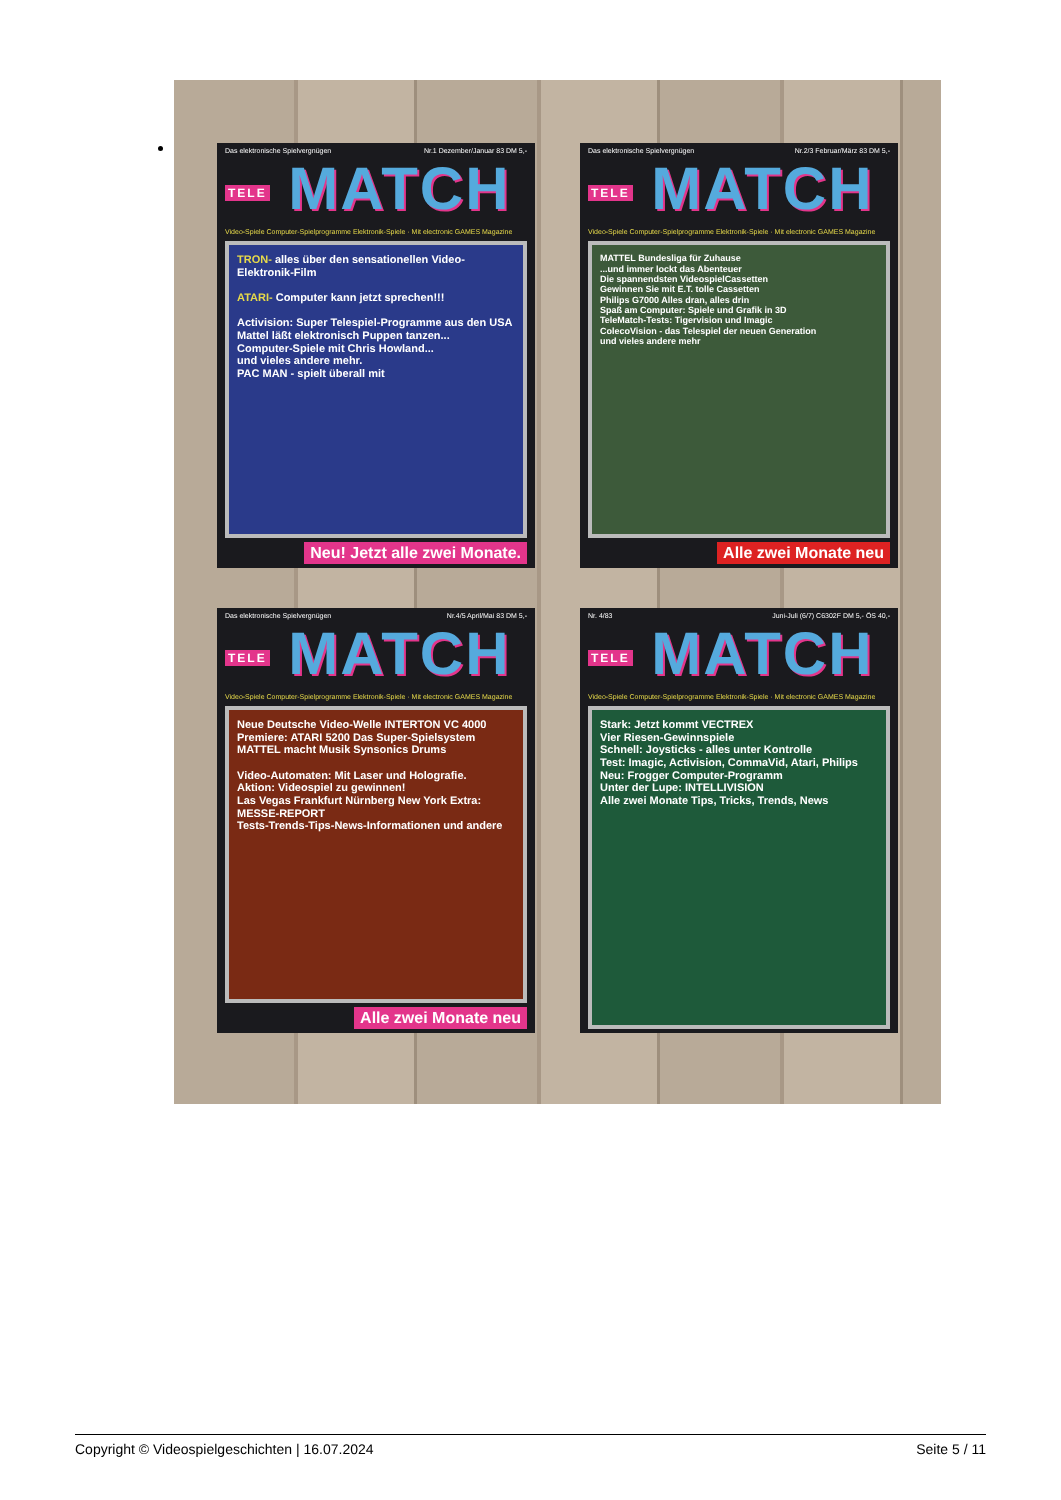Das elektronische Spielvergnügen Nr.1 Dezember/Januar 83 DM 5,-
TELE MATCH
Video-Spiele Computer-Spielprogramme Elektronik-Spiele · Mit electronic GAMES Magazine
TRON- alles über den sensationellen Video-Elektronik-Film
ATARI- Computer kann jetzt sprechen!!!
Activision: Super Telespiel-Programme aus den USA
Mattel läßt elektronisch Puppen tanzen...
Computer-Spiele mit Chris Howland...
und vieles andere mehr.
PAC MAN - spielt überall mit
Neu! Jetzt alle zwei Monate.
Das elektronische Spielvergnügen Nr.2/3 Februar/März 83 DM 5,-
TELE MATCH
Video-Spiele Computer-Spielprogramme Elektronik-Spiele · Mit electronic GAMES Magazine
MATTEL Bundesliga für Zuhause
...und immer lockt das Abenteuer
Die spannendsten VideospielCassetten
Gewinnen Sie mit E.T. tolle Cassetten
Philips G7000 Alles dran, alles drin
Spaß am Computer: Spiele und Grafik in 3D
TeleMatch-Tests: Tigervision und Imagic
ColecoVision - das Telespiel der neuen Generation
und vieles andere mehr
Alle zwei Monate neu
Das elektronische Spielvergnügen Nr.4/5 April/Mai 83 DM 5,-
TELE MATCH
Video-Spiele Computer-Spielprogramme Elektronik-Spiele · Mit electronic GAMES Magazine
Neue Deutsche Video-Welle INTERTON VC 4000
Premiere: ATARI 5200 Das Super-Spielsystem
MATTEL macht Musik Synsonics Drums
Video-Automaten: Mit Laser und Holografie.
Aktion: Videospiel zu gewinnen!
Las Vegas Frankfurt Nürnberg New York Extra: MESSE-REPORT
Tests-Trends-Tips-News-Informationen und andere
Alle zwei Monate neu
Nr. 4/83 Juni-Juli (6/7) C6302F DM 5,- ÖS 40,-
TELE MATCH
Video-Spiele Computer-Spielprogramme Elektronik-Spiele · Mit electronic GAMES Magazine
Stark: Jetzt kommt VECTREX
Vier Riesen-Gewinnspiele
Schnell: Joysticks - alles unter Kontrolle
Test: Imagic, Activision, CommaVid, Atari, Philips
Neu: Frogger Computer-Programm
Unter der Lupe: INTELLIVISION
Alle zwei Monate Tips, Tricks, Trends, News
Copyright © Videospielgeschichten | 16.07.2024 Seite 5 / 11